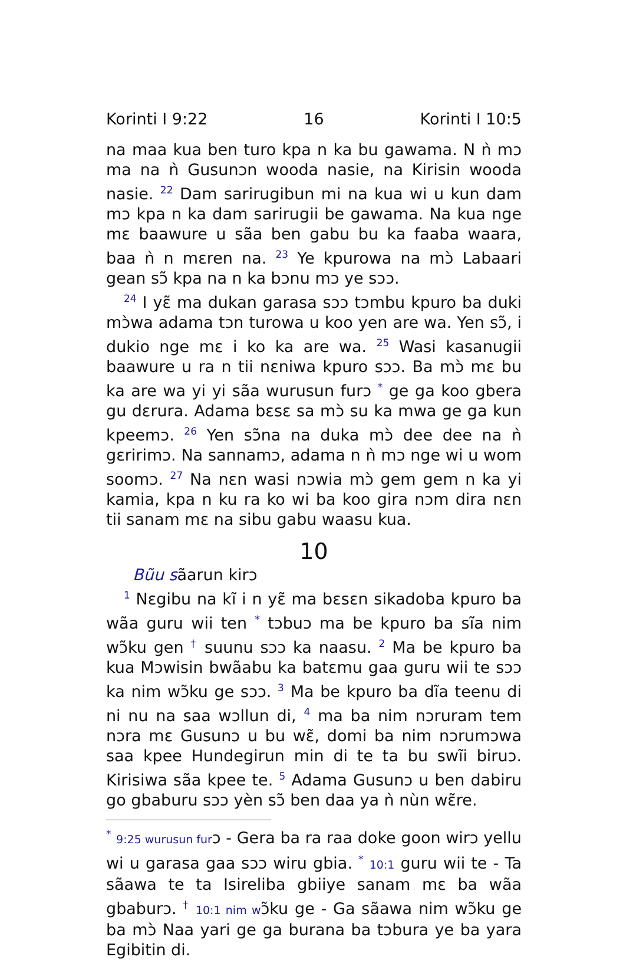Korinti I 9:22 16 Korinti I 10:5
na maa kua ben turo kpa n ka bu gawama. N ǹ mɔ ma na ǹ Gusunɔn wooda nasie, na Kirisin wooda nasie. <sup>22</sup> Dam sarirugibun mi na kua wi u kun dam mɔ kpa n ka dam sarirugii be gawama. Na kua nge mɛ baawure u sãa ben gabu bu ka faaba waara, baa ǹ n mɛren na. <sup>23</sup> Ye kpurowa na mɔ̀ Labaari gean sɔ̃ kpa na n ka bɔnu mɔ ye sɔɔ.
<sup>24</sup> I yɛ̃ ma dukan garasa sɔɔ tɔmbu kpuro ba duki mɔ̀wa adama tɔn turowa u koo yen are wa. Yen sɔ̃, i dukio nge mɛ i ko ka are wa. <sup>25</sup> Wasi kasanugii baawure u ra n tii nɛniwa kpuro sɔɔ. Ba mɔ̀ mɛ bu ka are wa yi yi sãa wurusun furɔ <sup>*</sup> ge ga koo gbera gu dɛrura. Adama bɛsɛ sa mɔ̀ su ka mwa ge ga kun kpeemɔ. <sup>26</sup> Yen sɔ̃na na duka mɔ̀ dee dee na ǹ gɛririmɔ. Na sannamɔ, adama n ǹ mɔ nge wi u wom soomɔ. <sup>27</sup> Na nɛn wasi nɔwia mɔ̀ gem gem n ka yi kamia, kpa n ku ra ko wi ba koo gira nɔm dira nɛn tii sanam mɛ na sibu gabu waasu kua.
10
Bũu sãarun kirɔ
<sup>1</sup> Nɛgibu na kĩ i n yɛ̃ ma bɛsɛn sikadoba kpuro ba wãa guru wii ten <sup>*</sup> tɔbuɔ ma be kpuro ba sĩa nim wɔ̃ku gen <sup>†</sup> suunu sɔɔ ka naasu. <sup>2</sup> Ma be kpuro ba kua Mɔwisin bwãabu ka batɛmu gaa guru wii te sɔɔ ka nim wɔ̃ku ge sɔɔ. <sup>3</sup> Ma be kpuro ba dĩa teenu di ni nu na saa wɔllun di, <sup>4</sup> ma ba nim nɔruram tem nɔra mɛ Gusunɔ u bu wɛ̃, domi ba nim nɔrumɔwa saa kpee Hundegirun min di te ta bu swĩi biruɔ. Kirisiwa sãa kpee te. <sup>5</sup> Adama Gusunɔ u ben dabiru go gbaburu sɔɔ yèn sɔ̃ ben daa ya ǹ nùn wɛ̃re.
<sup>*</sup> 9:25 wurusun furɔ - Gera ba ra raa doke goon wirɔ yellu wi u garasa gaa sɔɔ wiru gbia. <sup>*</sup> 10:1 guru wii te - Ta sãawa te ta Isireliba gbiiye sanam mɛ ba wãa gbaburɔ. <sup>†</sup> 10:1 nim wɔ̃ku ge - Ga sãawa nim wɔ̃ku ge ba mɔ̀ Naa yari ge ga burana ba tɔbura ye ba yara Egibitin di.